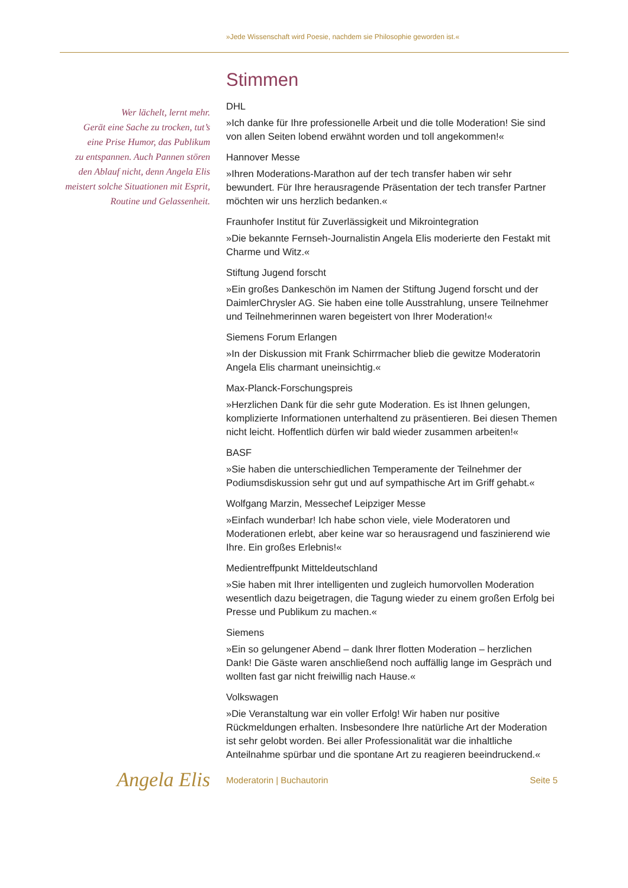»Jede Wissenschaft wird Poesie, nachdem sie Philosophie geworden ist.«
Wer lächelt, lernt mehr.
Gerät eine Sache zu trocken, tut’s
eine Prise Humor, das Publikum
zu entspannen. Auch Pannen stören
den Ablauf nicht, denn Angela Elis
meistert solche Situationen mit Esprit,
Routine und Gelassenheit.
Stimmen
DHL
»Ich danke für Ihre professionelle Arbeit und die tolle Moderation! Sie sind
von allen Seiten lobend erwähnt worden und toll angekommen!«
Hannover Messe
»Ihren Moderations-Marathon auf der tech transfer haben wir sehr bewundert. Für Ihre herausragende Präsentation der tech transfer Partner möchten wir uns herzlich bedanken.«
Fraunhofer Institut für Zuverlässigkeit und Mikrointegration
»Die bekannte Fernseh-Journalistin Angela Elis moderierte den Festakt mit Charme und Witz.«
Stiftung Jugend forscht
»Ein großes Dankeschön im Namen der Stiftung Jugend forscht und der DaimlerChrysler AG. Sie haben eine tolle Ausstrahlung, unsere Teilnehmer und Teilnehmerinnen waren begeistert von Ihrer Moderation!«
Siemens Forum Erlangen
»In der Diskussion mit Frank Schirrmacher blieb die gewitze Moderatorin Angela Elis charmant uneinsichtig.«
Max-Planck-Forschungspreis
»Herzlichen Dank für die sehr gute Moderation. Es ist Ihnen gelungen, komplizierte Informationen unterhaltend zu präsentieren. Bei diesen Themen nicht leicht. Hoffentlich dürfen wir bald wieder zusammen arbeiten!«
BASF
»Sie haben die unterschiedlichen Temperamente der Teilnehmer der Podiumsdiskussion sehr gut und auf sympathische Art im Griff gehabt.«
Wolfgang Marzin, Messechef Leipziger Messe
»Einfach wunderbar! Ich habe schon viele, viele Moderatoren und Moderationen erlebt, aber keine war so herausragend und faszinierend wie Ihre. Ein großes Erlebnis!«
Medientreffpunkt Mitteldeutschland
»Sie haben mit Ihrer intelligenten und zugleich humorvollen Moderation wesentlich dazu beigetragen, die Tagung wieder zu einem großen Erfolg bei Presse und Publikum zu machen.«
Siemens
»Ein so gelungener Abend – dank Ihrer flotten Moderation – herzlichen Dank! Die Gäste waren anschließend noch auffällig lange im Gespräch und wollten fast gar nicht freiwillig nach Hause.«
Volkswagen
»Die Veranstaltung war ein voller Erfolg! Wir haben nur positive Rückmeldungen erhalten. Insbesondere Ihre natürliche Art der Moderation ist sehr gelobt worden. Bei aller Professionalität war die inhaltliche Anteilnahme spürbar und die spontane Art zu reagieren beeindruckend.«
Angela Elis
Moderatorin | Buchautorin Seite 5